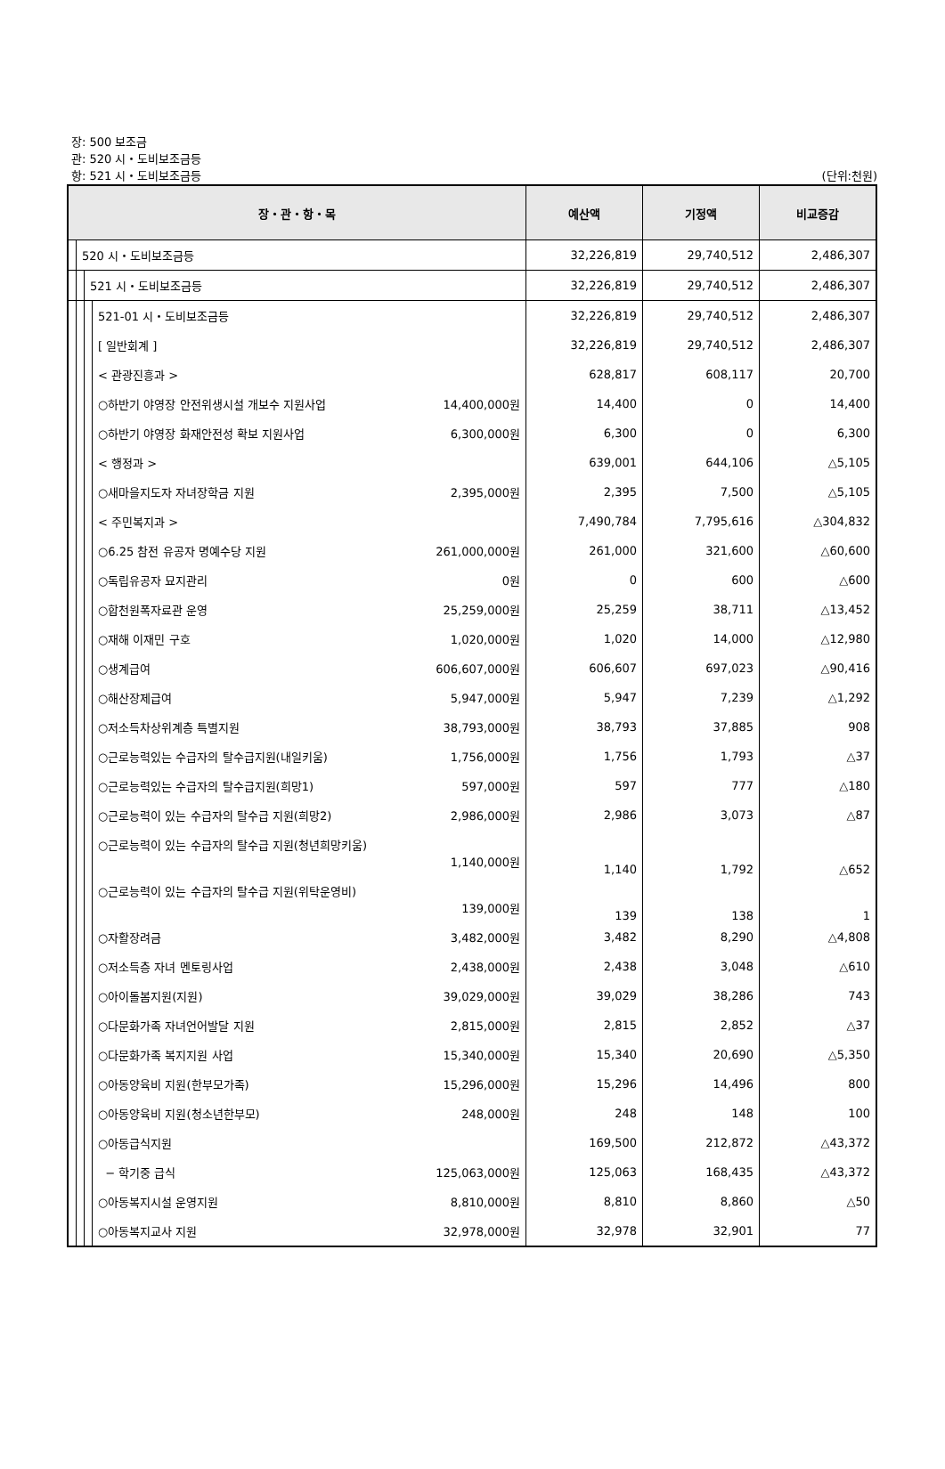장: 500 보조금
관: 520 시・도비보조금등
항: 521 시・도비보조금등
(단위:천원)
| 장・관・항・목 | | | | 예산액 | 기정액 | 비교증감 |
| --- | --- | --- | --- | --- | --- | --- |
| | 520 시・도비보조금등 | | | 32,226,819 | 29,740,512 | 2,486,307 |
| | | 521 시・도비보조금등 | | 32,226,819 | 29,740,512 | 2,486,307 |
| | | | 521-01 시・도비보조금등 | 32,226,819 | 29,740,512 | 2,486,307 |
| | | | [ 일반회계 ] | 32,226,819 | 29,740,512 | 2,486,307 |
| | | | < 관광진흥과 > | 628,817 | 608,117 | 20,700 |
| | | | ○하반기 야영장 안전위생시설 개보수 지원사업 14,400,000원 | 14,400 | 0 | 14,400 |
| | | | ○하반기 야영장 화재안전성 확보 지원사업 6,300,000원 | 6,300 | 0 | 6,300 |
| | | | < 행정과 > | 639,001 | 644,106 | △5,105 |
| | | | ○새마을지도자 자녀장학금 지원 2,395,000원 | 2,395 | 7,500 | △5,105 |
| | | | < 주민복지과 > | 7,490,784 | 7,795,616 | △304,832 |
| | | | ○6.25 참전 유공자 명예수당 지원 261,000,000원 | 261,000 | 321,600 | △60,600 |
| | | | ○독립유공자 묘지관리 0원 | 0 | 600 | △600 |
| | | | ○합천원폭자료관 운영 25,259,000원 | 25,259 | 38,711 | △13,452 |
| | | | ○재해 이재민 구호 1,020,000원 | 1,020 | 14,000 | △12,980 |
| | | | ○생계급여 606,607,000원 | 606,607 | 697,023 | △90,416 |
| | | | ○해산장제급여 5,947,000원 | 5,947 | 7,239 | △1,292 |
| | | | ○저소득차상위계층 특별지원 38,793,000원 | 38,793 | 37,885 | 908 |
| | | | ○근로능력있는 수급자의 탈수급지원(내일키움) 1,756,000원 | 1,756 | 1,793 | △37 |
| | | | ○근로능력있는 수급자의 탈수급지원(희망1) 597,000원 | 597 | 777 | △180 |
| | | | ○근로능력이 있는 수급자의 탈수급 지원(희망2) 2,986,000원 | 2,986 | 3,073 | △87 |
| | | | ○근로능력이 있는 수급자의 탈수급 지원(청년희망키움) 1,140,000원 | 1,140 | 1,792 | △652 |
| | | | ○근로능력이 있는 수급자의 탈수급 지원(위탁운영비) 139,000원 | 139 | 138 | 1 |
| | | | ○자활장려금 3,482,000원 | 3,482 | 8,290 | △4,808 |
| | | | ○저소득층 자녀 멘토링사업 2,438,000원 | 2,438 | 3,048 | △610 |
| | | | ○아이돌봄지원(지원) 39,029,000원 | 39,029 | 38,286 | 743 |
| | | | ○다문화가족 자녀언어발달 지원 2,815,000원 | 2,815 | 2,852 | △37 |
| | | | ○다문화가족 복지지원 사업 15,340,000원 | 15,340 | 20,690 | △5,350 |
| | | | ○아동양육비 지원(한부모가족) 15,296,000원 | 15,296 | 14,496 | 800 |
| | | | ○아동양육비 지원(청소년한부모) 248,000원 | 248 | 148 | 100 |
| | | | ○아동급식지원 | 169,500 | 212,872 | △43,372 |
| | | | − 학기중 급식 125,063,000원 | 125,063 | 168,435 | △43,372 |
| | | | ○아동복지시설 운영지원 8,810,000원 | 8,810 | 8,860 | △50 |
| | | | ○아동복지교사 지원 32,978,000원 | 32,978 | 32,901 | 77 |